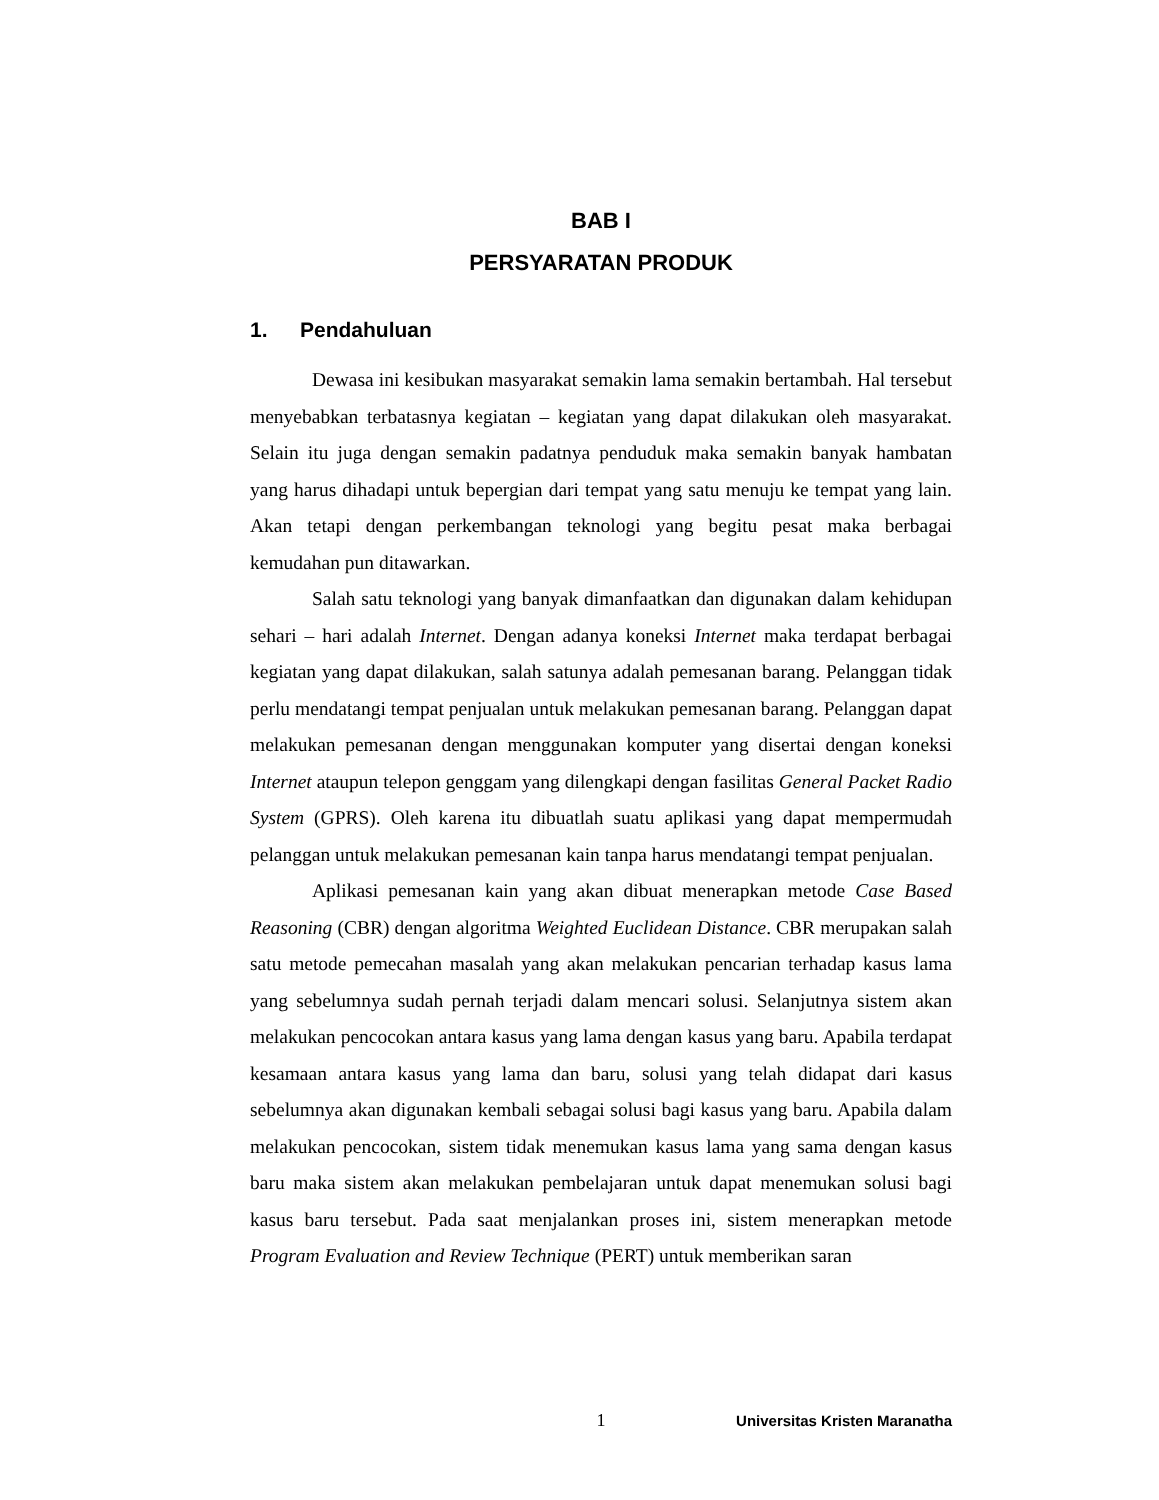BAB I
PERSYARATAN PRODUK
1. Pendahuluan
Dewasa ini kesibukan masyarakat semakin lama semakin bertambah. Hal tersebut menyebabkan terbatasnya kegiatan – kegiatan yang dapat dilakukan oleh masyarakat. Selain itu juga dengan semakin padatnya penduduk maka semakin banyak hambatan yang harus dihadapi untuk bepergian dari tempat yang satu menuju ke tempat yang lain. Akan tetapi dengan perkembangan teknologi yang begitu pesat maka berbagai kemudahan pun ditawarkan.
Salah satu teknologi yang banyak dimanfaatkan dan digunakan dalam kehidupan sehari – hari adalah Internet. Dengan adanya koneksi Internet maka terdapat berbagai kegiatan yang dapat dilakukan, salah satunya adalah pemesanan barang. Pelanggan tidak perlu mendatangi tempat penjualan untuk melakukan pemesanan barang. Pelanggan dapat melakukan pemesanan dengan menggunakan komputer yang disertai dengan koneksi Internet ataupun telepon genggam yang dilengkapi dengan fasilitas General Packet Radio System (GPRS). Oleh karena itu dibuatlah suatu aplikasi yang dapat mempermudah pelanggan untuk melakukan pemesanan kain tanpa harus mendatangi tempat penjualan.
Aplikasi pemesanan kain yang akan dibuat menerapkan metode Case Based Reasoning (CBR) dengan algoritma Weighted Euclidean Distance. CBR merupakan salah satu metode pemecahan masalah yang akan melakukan pencarian terhadap kasus lama yang sebelumnya sudah pernah terjadi dalam mencari solusi. Selanjutnya sistem akan melakukan pencocokan antara kasus yang lama dengan kasus yang baru. Apabila terdapat kesamaan antara kasus yang lama dan baru, solusi yang telah didapat dari kasus sebelumnya akan digunakan kembali sebagai solusi bagi kasus yang baru. Apabila dalam melakukan pencocokan, sistem tidak menemukan kasus lama yang sama dengan kasus baru maka sistem akan melakukan pembelajaran untuk dapat menemukan solusi bagi kasus baru tersebut. Pada saat menjalankan proses ini, sistem menerapkan metode Program Evaluation and Review Technique (PERT) untuk memberikan saran
1
Universitas Kristen Maranatha